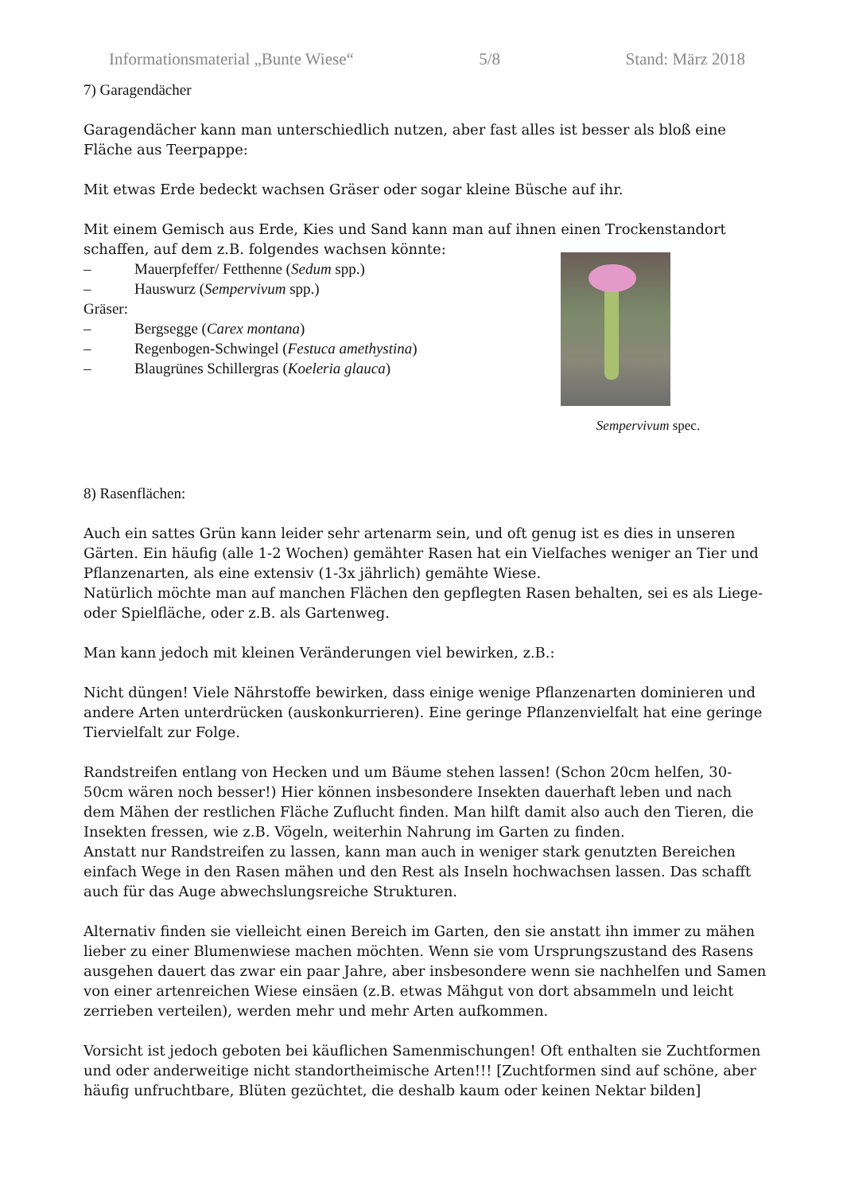Informationsmaterial „Bunte Wiese“5/8 Stand: März 2018
7) Garagendächer
Garagendächer kann man unterschiedlich nutzen, aber fast alles ist besser als bloß eine Fläche aus Teerpappe:
Mit etwas Erde bedeckt wachsen Gräser oder sogar kleine Büsche auf ihr.
Mit einem Gemisch aus Erde, Kies und Sand kann man auf ihnen einen Trockenstandort schaffen, auf dem z.B. folgendes wachsen könnte:
Sempervivum spec.
– Mauerpfeffer/ Fetthenne (Sedum spp.)
– Hauswurz (Sempervivum spp.)
Gräser:
– Bergsegge (Carex montana)
– Regenbogen-Schwingel (Festuca amethystina)
– Blaugrünes Schillergras (Koeleria glauca)
8) Rasenflächen:
Auch ein sattes Grün kann leider sehr artenarm sein, und oft genug ist es dies in unseren Gärten. Ein häufig (alle 1-2 Wochen) gemähter Rasen hat ein Vielfaches weniger an Tier und Pflanzenarten, als eine extensiv (1-3x jährlich) gemähte Wiese.
Natürlich möchte man auf manchen Flächen den gepflegten Rasen behalten, sei es als Liege- oder Spielfläche, oder z.B. als Gartenweg.
Man kann jedoch mit kleinen Veränderungen viel bewirken, z.B.:
Nicht düngen! Viele Nährstoffe bewirken, dass einige wenige Pflanzenarten dominieren und andere Arten unterdrücken (auskonkurrieren). Eine geringe Pflanzenvielfalt hat eine geringe Tiervielfalt zur Folge.
Randstreifen entlang von Hecken und um Bäume stehen lassen! (Schon 20cm helfen, 30-50cm wären noch besser!) Hier können insbesondere Insekten dauerhaft leben und nach dem Mähen der restlichen Fläche Zuflucht finden. Man hilft damit also auch den Tieren, die Insekten fressen, wie z.B. Vögeln, weiterhin Nahrung im Garten zu finden.
Anstatt nur Randstreifen zu lassen, kann man auch in weniger stark genutzten Bereichen einfach Wege in den Rasen mähen und den Rest als Inseln hochwachsen lassen. Das schafft auch für das Auge abwechslungsreiche Strukturen.
Alternativ finden sie vielleicht einen Bereich im Garten, den sie anstatt ihn immer zu mähen lieber zu einer Blumenwiese machen möchten. Wenn sie vom Ursprungszustand des Rasens ausgehen dauert das zwar ein paar Jahre, aber insbesondere wenn sie nachhelfen und Samen von einer artenreichen Wiese einsäen (z.B. etwas Mähgut von dort absammeln und leicht zerrieben verteilen), werden mehr und mehr Arten aufkommen.
Vorsicht ist jedoch geboten bei käuflichen Samenmischungen! Oft enthalten sie Zuchtformen und oder anderweitige nicht standortheimische Arten!!! [Zuchtformen sind auf schöne, aber häufig unfruchtbare, Blüten gezüchtet, die deshalb kaum oder keinen Nektar bilden]